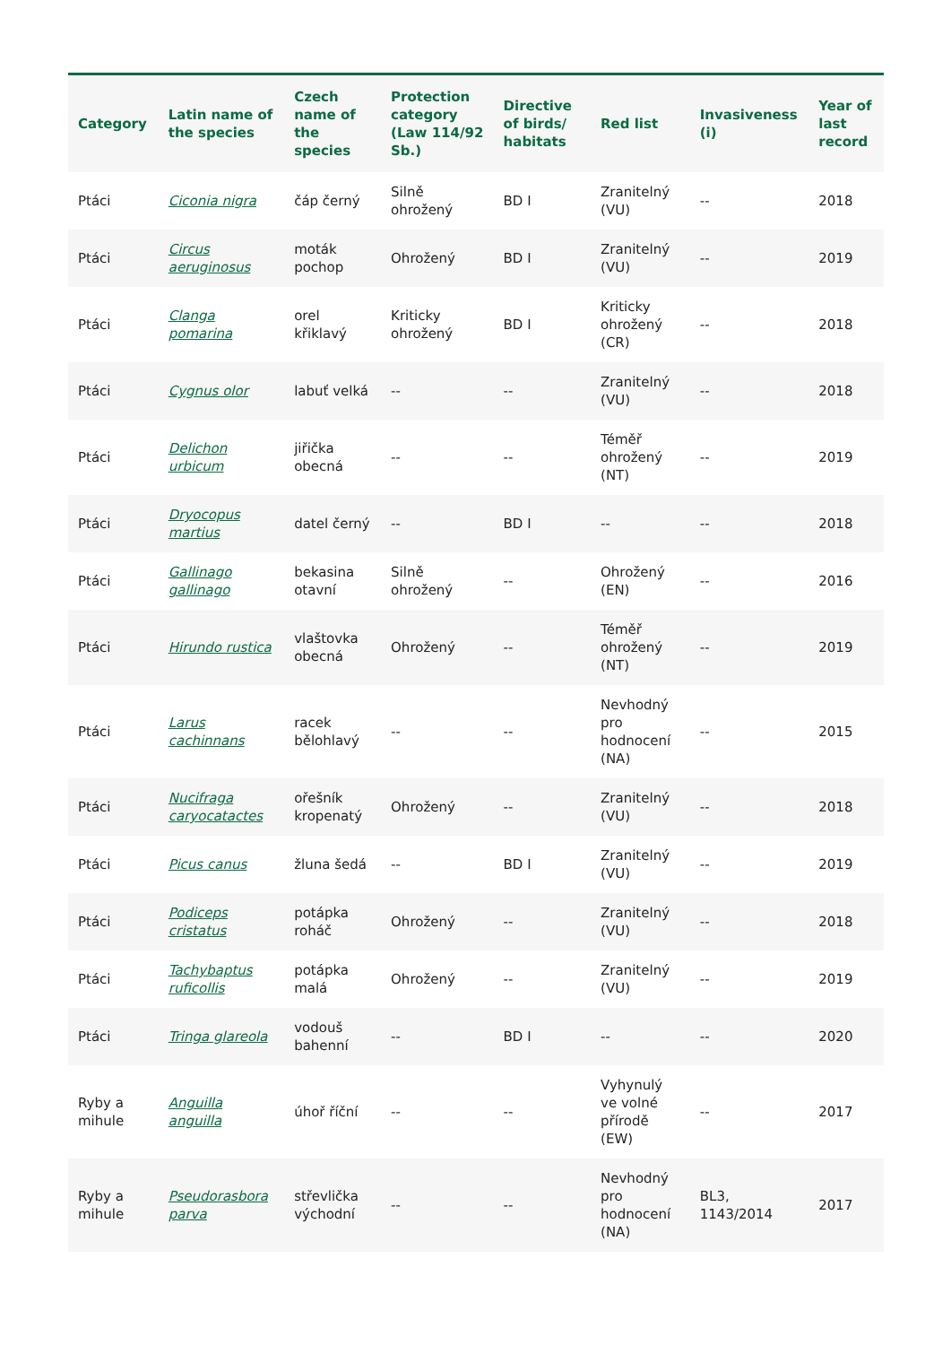| Category | Latin name of the species | Czech name of the species | Protection category (Law 114/92 Sb.) | Directive of birds/ habitats | Red list | Invasiveness (i) | Year of last record |
| --- | --- | --- | --- | --- | --- | --- | --- |
| Ptáci | Ciconia nigra | čáp černý | Silně ohrožený | BD I | Zranitelný (VU) | -- | 2018 |
| Ptáci | Circus aeruginosus | moták pochop | Ohrožený | BD I | Zranitelný (VU) | -- | 2019 |
| Ptáci | Clanga pomarina | orel křiklavý | Kriticky ohrožený | BD I | Kriticky ohrožený (CR) | -- | 2018 |
| Ptáci | Cygnus olor | labuť velká | -- | -- | Zranitelný (VU) | -- | 2018 |
| Ptáci | Delichon urbicum | jiřička obecná | -- | -- | Téměř ohrožený (NT) | -- | 2019 |
| Ptáci | Dryocopus martius | datel černý | -- | BD I | -- | -- | 2018 |
| Ptáci | Gallinago gallinago | bekasina otavní | Silně ohrožený | -- | Ohrožený (EN) | -- | 2016 |
| Ptáci | Hirundo rustica | vlaštovka obecná | Ohrožený | -- | Téměř ohrožený (NT) | -- | 2019 |
| Ptáci | Larus cachinnans | racek bělohlavý | -- | -- | Nevhodný pro hodnocení (NA) | -- | 2015 |
| Ptáci | Nucifraga caryocatactes | ořešník kropenatý | Ohrožený | -- | Zranitelný (VU) | -- | 2018 |
| Ptáci | Picus canus | žluna šedá | -- | BD I | Zranitelný (VU) | -- | 2019 |
| Ptáci | Podiceps cristatus | potápka roháč | Ohrožený | -- | Zranitelný (VU) | -- | 2018 |
| Ptáci | Tachybaptus ruficollis | potápka malá | Ohrožený | -- | Zranitelný (VU) | -- | 2019 |
| Ptáci | Tringa glareola | vodouš bahenní | -- | BD I | -- | -- | 2020 |
| Ryby a mihule | Anguilla anguilla | úhoř říční | -- | -- | Vyhynulý ve volné přírodě (EW) | -- | 2017 |
| Ryby a mihule | Pseudorasbora parva | střevlička východní | -- | -- | Nevhodný pro hodnocení (NA) | BL3, 1143/2014 | 2017 |